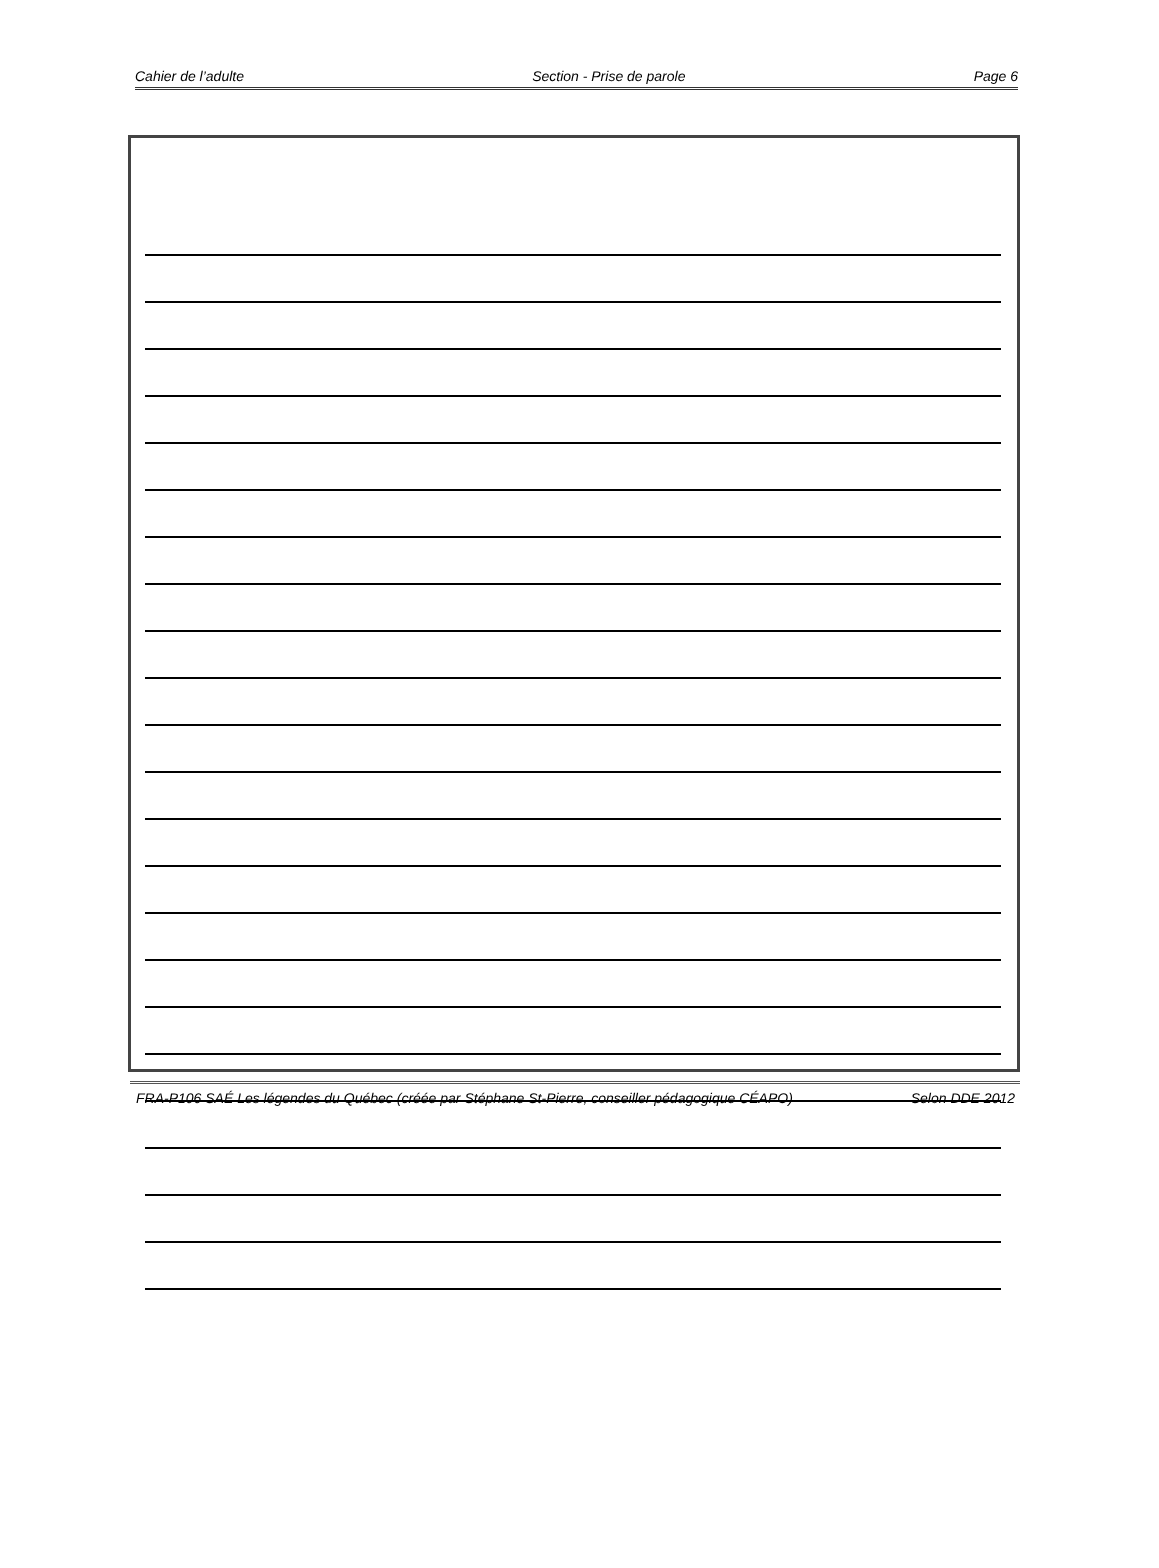Cahier de l’adulte Section - Prise de parole Page 6
FRA-P106 SAÉ Les légendes du Québec (créée par Stéphane St-Pierre, conseiller pédagogique CÉAPO) Selon DDE 2012